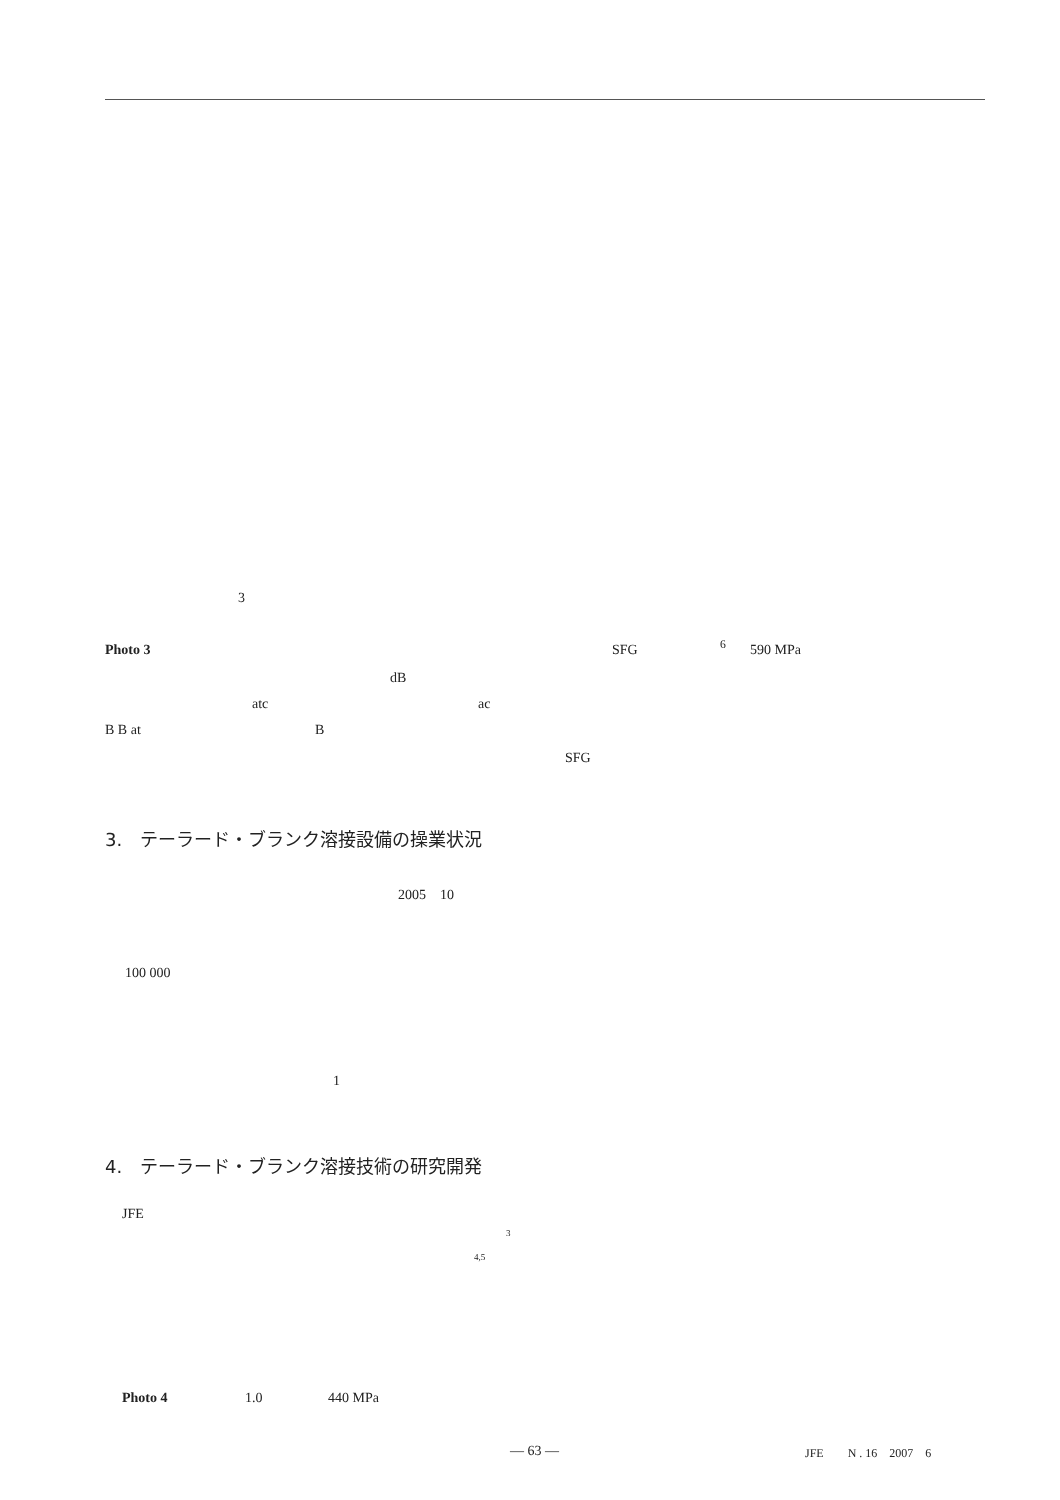3
Photo 3 SFG <sup>6</sup> 590 MPa
dB
atc ac
B B at B
SFG
3.　テーラード・ブランク溶接設備の操業状況
2005　10
100 000
1
4.　テーラード・ブランク溶接技術の研究開発
JFE
3
4,5
Photo 4 1.0 440 MPa
― 63 ― JFE　　N . 16　2007　6